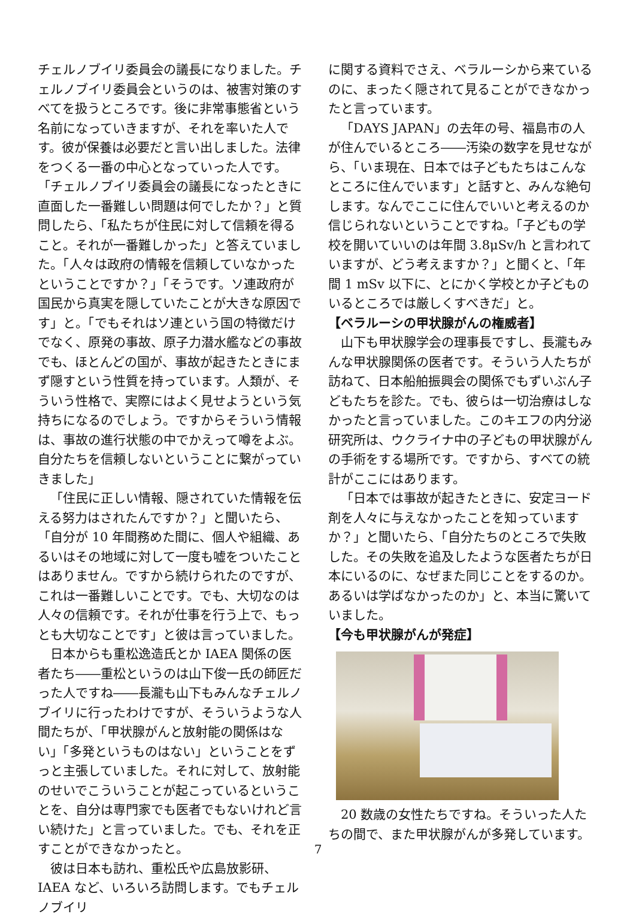チェルノブイリ委員会の議長になりました。チェルノブイリ委員会というのは、被害対策のすべてを扱うところです。後に非常事態省という名前になっていきますが、それを率いた人です。彼が保養は必要だと言い出しました。法律をつくる一番の中心となっていった人です。「チェルノブイリ委員会の議長になったときに直面した一番難しい問題は何でしたか？」と質問したら、「私たちが住民に対して信頼を得ること。それが一番難しかった」と答えていました。「人々は政府の情報を信頼していなかったということですか？」「そうです。ソ連政府が国民から真実を隠していたことが大きな原因です」と。「でもそれはソ連という国の特徴だけでなく、原発の事故、原子力潜水艦などの事故でも、ほとんどの国が、事故が起きたときにまず隠すという性質を持っています。人類が、そういう性格で、実際にはよく見せようという気持ちになるのでしょう。ですからそういう情報は、事故の進行状態の中でかえって噂をよぶ。自分たちを信頼しないということに繋がっていきました」
「住民に正しい情報、隠されていた情報を伝える努力はされたんですか？」と聞いたら、「自分が 10 年間務めた間に、個人や組織、あるいはその地域に対して一度も嘘をついたことはありません。ですから続けられたのですが、これは一番難しいことです。でも、大切なのは人々の信頼です。それが仕事を行う上で、もっとも大切なことです」と彼は言っていました。
日本からも重松逸造氏とか IAEA 関係の医者たち――重松というのは山下俊一氏の師匠だった人ですね――長瀧も山下もみんなチェルノブイリに行ったわけですが、そういうような人間たちが、「甲状腺がんと放射能の関係はない」「多発というものはない」ということをずっと主張していました。それに対して、放射能のせいでこういうことが起こっているということを、自分は専門家でも医者でもないけれど言い続けた」と言っていました。でも、それを正すことができなかったと。
彼は日本も訪れ、重松氏や広島放影研、IAEA など、いろいろ訪問します。でもチェルノブイリ
に関する資料でさえ、ベラルーシから来ているのに、まったく隠されて見ることができなかったと言っています。
「DAYS JAPAN」の去年の号、福島市の人が住んでいるところ――汚染の数字を見せながら、「いま現在、日本では子どもたちはこんなところに住んでいます」と話すと、みんな絶句します。なんでここに住んでいいと考えるのか信じられないということですね。「子どもの学校を開いていいのは年間 3.8μSv/h と言われていますが、どう考えますか？」と聞くと、「年間 1 mSv 以下に、とにかく学校とか子どものいるところでは厳しくすべきだ」と。
【ベラルーシの甲状腺がんの権威者】
山下も甲状腺学会の理事長ですし、長瀧もみんな甲状腺関係の医者です。そういう人たちが訪ねて、日本船舶振興会の関係でもずいぶん子どもたちを診た。でも、彼らは一切治療はしなかったと言っていました。このキエフの内分泌研究所は、ウクライナ中の子どもの甲状腺がんの手術をする場所です。ですから、すべての統計がここにはあります。
「日本では事故が起きたときに、安定ヨード剤を人々に与えなかったことを知っていますか？」と聞いたら、「自分たちのところで失敗した。その失敗を追及したような医者たちが日本にいるのに、なぜまた同じことをするのか。あるいは学ばなかったのか」と、本当に驚いていました。
【今も甲状腺がんが発症】
20 数歳の女性たちですね。そういった人たちの間で、また甲状腺がんが多発しています。
7